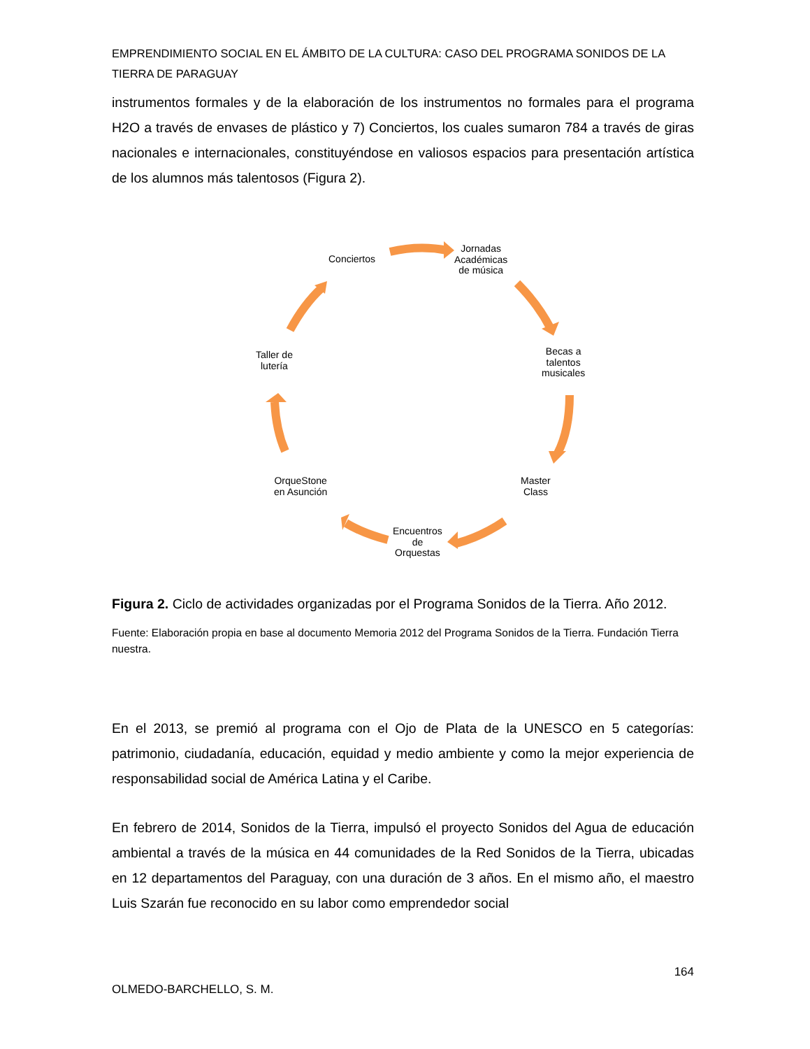EMPRENDIMIENTO SOCIAL EN EL ÁMBITO DE LA CULTURA: CASO DEL PROGRAMA SONIDOS DE LA TIERRA DE PARAGUAY
instrumentos formales y de la elaboración de los instrumentos no formales para el programa H2O a través de envases de plástico y 7) Conciertos, los cuales sumaron 784 a través de giras nacionales e internacionales, constituyéndose en valiosos espacios para presentación artística de los alumnos más talentosos (Figura 2).
Conciertos
Jornadas
Académicas
de música
Becas a
talentos
musicales
Master
Class
Encuentros
de
Orquestas
OrqueStone
en Asunción
Taller de
lutería
Figura 2. Ciclo de actividades organizadas por el Programa Sonidos de la Tierra. Año 2012.
Fuente: Elaboración propia en base al documento Memoria 2012 del Programa Sonidos de la Tierra. Fundación Tierra nuestra.
En el 2013, se premió al programa con el Ojo de Plata de la UNESCO en 5 categorías: patrimonio, ciudadanía, educación, equidad y medio ambiente y como la mejor experiencia de responsabilidad social de América Latina y el Caribe.
En febrero de 2014, Sonidos de la Tierra, impulsó el proyecto Sonidos del Agua de educación ambiental a través de la música en 44 comunidades de la Red Sonidos de la Tierra, ubicadas en 12 departamentos del Paraguay, con una duración de 3 años. En el mismo año, el maestro Luis Szarán fue reconocido en su labor como emprendedor social
164
OLMEDO-BARCHELLO, S. M.